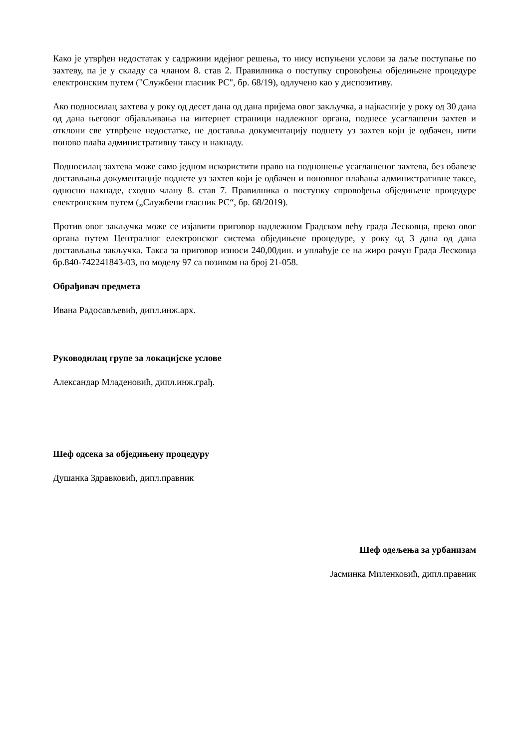Како је утврђен недостатак у садржини идејног решења, то нису испуњени услови за даље поступање по захтеву, па је у складу са чланом 8. став 2. Правилника о поступку спровођења обједињене процедуре електронским путем ("Службени гласник РС", бр. 68/19), одлучено као у диспозитиву.
Ако подносилац захтева у року од десет дана од дана пријема овог закључка, а најкасније у року од 30 дана од дана његовог објављивања на интернет страници надлежног органа, поднесе усаглашени захтев и отклони све утврђене недостатке, не доставља документацију поднету уз захтев који је одбачен, нити поново плаћа административну таксу и накнаду.
Подносилац захтева може само једном искористити право на подношење усаглашеног захтева, без обавезе достављања документације поднете уз захтев који је одбачен и поновног плаћања административне таксе, односно накнаде, сходно члану 8. став 7. Правилника о поступку спровођења обједињене процедуре електронским путем („Службени гласник РС“, бр. 68/2019).
Против овог закључка може се изјавити приговор надлежном Градском већу града Лесковца, преко овог органа путем Централног електронског система обједињене процедуре, у року од 3 дана од дана достављања закључка. Такса за приговор износи 240,00дин. и уплаћује се на жиро рачун Града Лесковца бр.840-742241843-03, по моделу 97 са позивом на број 21-058.
Обрађивач предмета
Ивана Радосављевић, дипл.инж.арх.
Руководилац групе за локацијске услове
Александар Младеновић, дипл.инж.грађ.
Шеф одсека за обједињену процедуру
Душанка Здравковић, дипл.правник
Шеф одељења за урбанизам
Јасминка Миленковић, дипл.правник